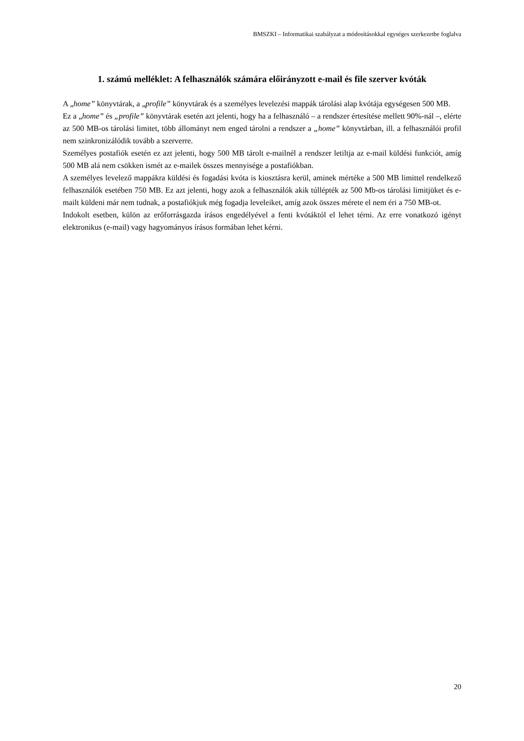BMSZKI – Informatikai szabályzat a módosításokkal egységes szerkezetbe foglalva
1. számú melléklet: A felhasználók számára előirányzott e-mail és file szerver kvóták
A „home” könyvtárak, a „profile” könyvtárak és a személyes levelezési mappák tárolási alap kvótája egységesen 500 MB.
Ez a „home” és „profile” könyvtárak esetén azt jelenti, hogy ha a felhasználó – a rendszer értesítése mellett 90%-nál –, elérte az 500 MB-os tárolási limitet, több állományt nem enged tárolni a rendszer a „home” könyvtárban, ill. a felhasználói profil nem szinkronizálódik tovább a szerverre.
Személyes postafiók esetén ez azt jelenti, hogy 500 MB tárolt e-mailnél a rendszer letiltja az e-mail küldési funkciót, amíg 500 MB alá nem csökken ismét az e-mailek összes mennyisége a postafiókban.
A személyes levelező mappákra küldési és fogadási kvóta is kiosztásra kerül, aminek mértéke a 500 MB limittel rendelkező felhasználók esetében 750 MB. Ez azt jelenti, hogy azok a felhasználók akik túllépték az 500 Mb-os tárolási limitjüket és e-mailt küldeni már nem tudnak, a postafiókjuk még fogadja leveleiket, amíg azok összes mérete el nem éri a 750 MB-ot.
Indokolt esetben, külön az erőforrásgazda írásos engedélyével a fenti kvótáktól el lehet térni. Az erre vonatkozó igényt elektronikus (e-mail) vagy hagyományos írásos formában lehet kérni.
20